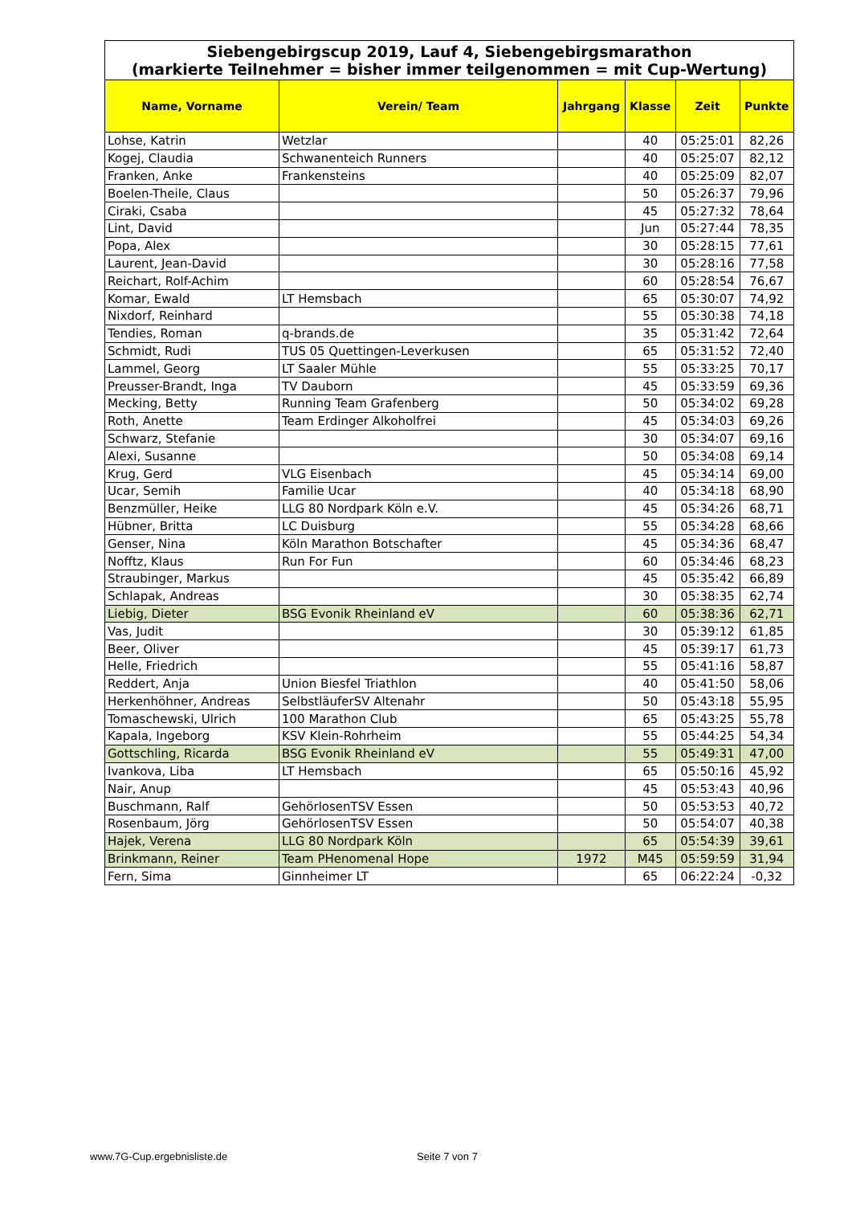| Siebengebirgscup 2019, Lauf 4, Siebengebirgsmarathon (markierte Teilnehmer = bisher immer teilgenommen = mit Cup-Wertung) | | | | | |
| Name, Vorname | Verein/ Team | Jahrgang | Klasse | Zeit | Punkte |
| Lohse, Katrin | Wetzlar | | 40 | 05:25:01 | 82,26 |
| Kogej, Claudia | Schwanenteich Runners | | 40 | 05:25:07 | 82,12 |
| Franken, Anke | Frankensteins | | 40 | 05:25:09 | 82,07 |
| Boelen-Theile, Claus | | | 50 | 05:26:37 | 79,96 |
| Ciraki, Csaba | | | 45 | 05:27:32 | 78,64 |
| Lint, David | | | Jun | 05:27:44 | 78,35 |
| Popa, Alex | | | 30 | 05:28:15 | 77,61 |
| Laurent, Jean-David | | | 30 | 05:28:16 | 77,58 |
| Reichart, Rolf-Achim | | | 60 | 05:28:54 | 76,67 |
| Komar, Ewald | LT Hemsbach | | 65 | 05:30:07 | 74,92 |
| Nixdorf, Reinhard | | | 55 | 05:30:38 | 74,18 |
| Tendies, Roman | q-brands.de | | 35 | 05:31:42 | 72,64 |
| Schmidt, Rudi | TUS 05 Quettingen-Leverkusen | | 65 | 05:31:52 | 72,40 |
| Lammel, Georg | LT Saaler Mühle | | 55 | 05:33:25 | 70,17 |
| Preusser-Brandt, Inga | TV Dauborn | | 45 | 05:33:59 | 69,36 |
| Mecking, Betty | Running Team Grafenberg | | 50 | 05:34:02 | 69,28 |
| Roth, Anette | Team Erdinger Alkoholfrei | | 45 | 05:34:03 | 69,26 |
| Schwarz, Stefanie | | | 30 | 05:34:07 | 69,16 |
| Alexi, Susanne | | | 50 | 05:34:08 | 69,14 |
| Krug, Gerd | VLG Eisenbach | | 45 | 05:34:14 | 69,00 |
| Ucar, Semih | Familie Ucar | | 40 | 05:34:18 | 68,90 |
| Benzmüller, Heike | LLG 80 Nordpark Köln e.V. | | 45 | 05:34:26 | 68,71 |
| Hübner, Britta | LC Duisburg | | 55 | 05:34:28 | 68,66 |
| Genser, Nina | Köln Marathon Botschafter | | 45 | 05:34:36 | 68,47 |
| Nofftz, Klaus | Run For Fun | | 60 | 05:34:46 | 68,23 |
| Straubinger, Markus | | | 45 | 05:35:42 | 66,89 |
| Schlapak, Andreas | | | 30 | 05:38:35 | 62,74 |
| Liebig, Dieter | BSG Evonik Rheinland eV | | 60 | 05:38:36 | 62,71 |
| Vas, Judit | | | 30 | 05:39:12 | 61,85 |
| Beer, Oliver | | | 45 | 05:39:17 | 61,73 |
| Helle, Friedrich | | | 55 | 05:41:16 | 58,87 |
| Reddert, Anja | Union Biesfel Triathlon | | 40 | 05:41:50 | 58,06 |
| Herkenhöhner, Andreas | SelbstläuferSV Altenahr | | 50 | 05:43:18 | 55,95 |
| Tomaschewski, Ulrich | 100 Marathon Club | | 65 | 05:43:25 | 55,78 |
| Kapala, Ingeborg | KSV Klein-Rohrheim | | 55 | 05:44:25 | 54,34 |
| Gottschling, Ricarda | BSG Evonik Rheinland eV | | 55 | 05:49:31 | 47,00 |
| Ivankova, Liba | LT Hemsbach | | 65 | 05:50:16 | 45,92 |
| Nair, Anup | | | 45 | 05:53:43 | 40,96 |
| Buschmann, Ralf | GehörlosenTSV Essen | | 50 | 05:53:53 | 40,72 |
| Rosenbaum, Jörg | GehörlosenTSV Essen | | 50 | 05:54:07 | 40,38 |
| Hajek, Verena | LLG 80 Nordpark Köln | | 65 | 05:54:39 | 39,61 |
| Brinkmann, Reiner | Team PHenomenal Hope | 1972 | M45 | 05:59:59 | 31,94 |
| Fern, Sima | Ginnheimer LT | | 65 | 06:22:24 | -0,32 |
www.7G-Cup.ergebnisliste.de Seite 7 von 7